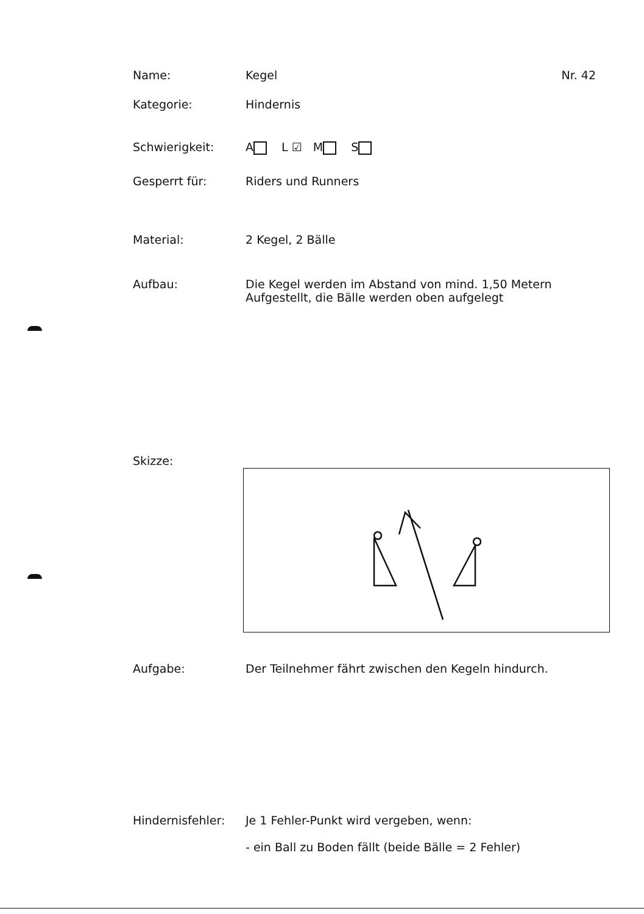Name: Kegel Nr. 42
Kategorie: Hindernis
Schwierigkeit: A L ☑ M S
Gesperrt für: Riders und Runners
Material: 2 Kegel, 2 Bälle
Aufbau: Die Kegel werden im Abstand von mind. 1,50 Metern
Aufgestellt, die Bälle werden oben aufgelegt
Skizze:
Aufgabe: Der Teilnehmer fährt zwischen den Kegeln hindurch.
Hindernisfehler: Je 1 Fehler-Punkt wird vergeben, wenn:
- ein Ball zu Boden fällt (beide Bälle = 2 Fehler)